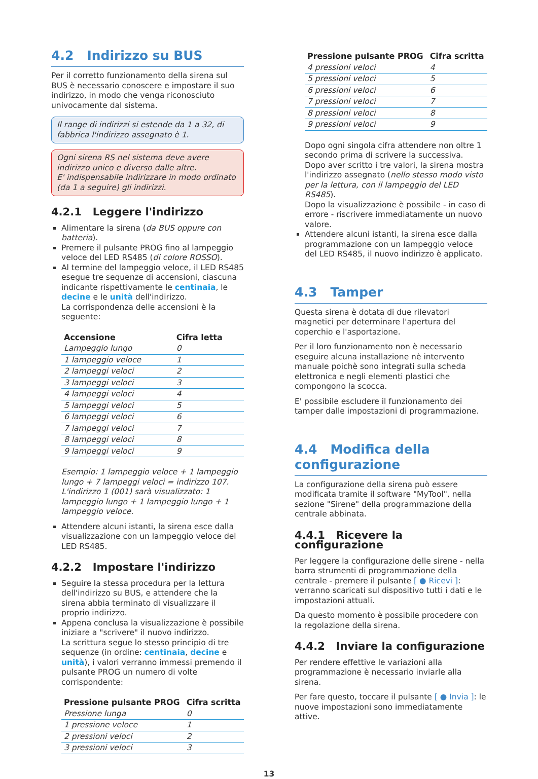4.2 Indirizzo su BUS
Per il corretto funzionamento della sirena sul BUS è necessario conoscere e impostare il suo indirizzo, in modo che venga riconosciuto univocamente dal sistema.
Il range di indirizzi si estende da 1 a 32, di fabbrica l'indirizzo assegnato è 1.
Ogni sirena RS nel sistema deve avere indirizzo unico e diverso dalle altre.
E' indispensabile indirizzare in modo ordinato (da 1 a seguire) gli indirizzi.
4.2.1 Leggere l'indirizzo
Alimentare la sirena (da BUS oppure con batteria).
Premere il pulsante PROG fino al lampeggio veloce del LED RS485 (di colore ROSSO).
Al termine del lampeggio veloce, il LED RS485 esegue tre sequenze di accensioni, ciascuna indicante rispettivamente le centinaia, le decine e le unità dell'indirizzo.
La corrispondenza delle accensioni è la seguente:
| Accensione | Cifra letta |
| --- | --- |
| Lampeggio lungo | 0 |
| 1 lampeggio veloce | 1 |
| 2 lampeggi veloci | 2 |
| 3 lampeggi veloci | 3 |
| 4 lampeggi veloci | 4 |
| 5 lampeggi veloci | 5 |
| 6 lampeggi veloci | 6 |
| 7 lampeggi veloci | 7 |
| 8 lampeggi veloci | 8 |
| 9 lampeggi veloci | 9 |
Esempio: 1 lampeggio veloce + 1 lampeggio lungo + 7 lampeggi veloci = indirizzo 107.
L'indirizzo 1 (001) sarà visualizzato: 1 lampeggio lungo + 1 lampeggio lungo + 1 lampeggio veloce.
Attendere alcuni istanti, la sirena esce dalla visualizzazione con un lampeggio veloce del LED RS485.
4.2.2 Impostare l'indirizzo
Seguire la stessa procedura per la lettura dell'indirizzo su BUS, e attendere che la sirena abbia terminato di visualizzare il proprio indirizzo.
Appena conclusa la visualizzazione è possibile iniziare a "scrivere" il nuovo indirizzo.
La scrittura segue lo stesso principio di tre sequenze (in ordine: centinaia, decine e unità), i valori verranno immessi premendo il pulsante PROG un numero di volte corrispondente:
| Pressione pulsante PROG | Cifra scritta |
| --- | --- |
| Pressione lunga | 0 |
| 1 pressione veloce | 1 |
| 2 pressioni veloci | 2 |
| 3 pressioni veloci | 3 |
| Pressione pulsante PROG | Cifra scritta |
| --- | --- |
| 4 pressioni veloci | 4 |
| 5 pressioni veloci | 5 |
| 6 pressioni veloci | 6 |
| 7 pressioni veloci | 7 |
| 8 pressioni veloci | 8 |
| 9 pressioni veloci | 9 |
Dopo ogni singola cifra attendere non oltre 1 secondo prima di scrivere la successiva.
Dopo aver scritto i tre valori, la sirena mostra l'indirizzo assegnato (nello stesso modo visto per la lettura, con il lampeggio del LED RS485).
Dopo la visualizzazione è possibile - in caso di errore - riscrivere immediatamente un nuovo valore.
Attendere alcuni istanti, la sirena esce dalla programmazione con un lampeggio veloce del LED RS485, il nuovo indirizzo è applicato.
4.3 Tamper
Questa sirena è dotata di due rilevatori magnetici per determinare l'apertura del coperchio e l'asportazione.
Per il loro funzionamento non è necessario eseguire alcuna installazione nè intervento manuale poichè sono integrati sulla scheda elettronica e negli elementi plastici che compongono la scocca.
E' possibile escludere il funzionamento dei tamper dalle impostazioni di programmazione.
4.4 Modifica della configurazione
La configurazione della sirena può essere modificata tramite il software "MyTool", nella sezione "Sirene" della programmazione della centrale abbinata.
4.4.1 Ricevere la configurazione
Per leggere la configurazione delle sirene - nella barra strumenti di programmazione della centrale - premere il pulsante [ ● Ricevi ]: verranno scaricati sul dispositivo tutti i dati e le impostazioni attuali.
Da questo momento è possibile procedere con la regolazione della sirena.
4.4.2 Inviare la configurazione
Per rendere effettive le variazioni alla programmazione è necessario inviarle alla sirena.
Per fare questo, toccare il pulsante [ ● Invia ]: le nuove impostazioni sono immediatamente attive.
13